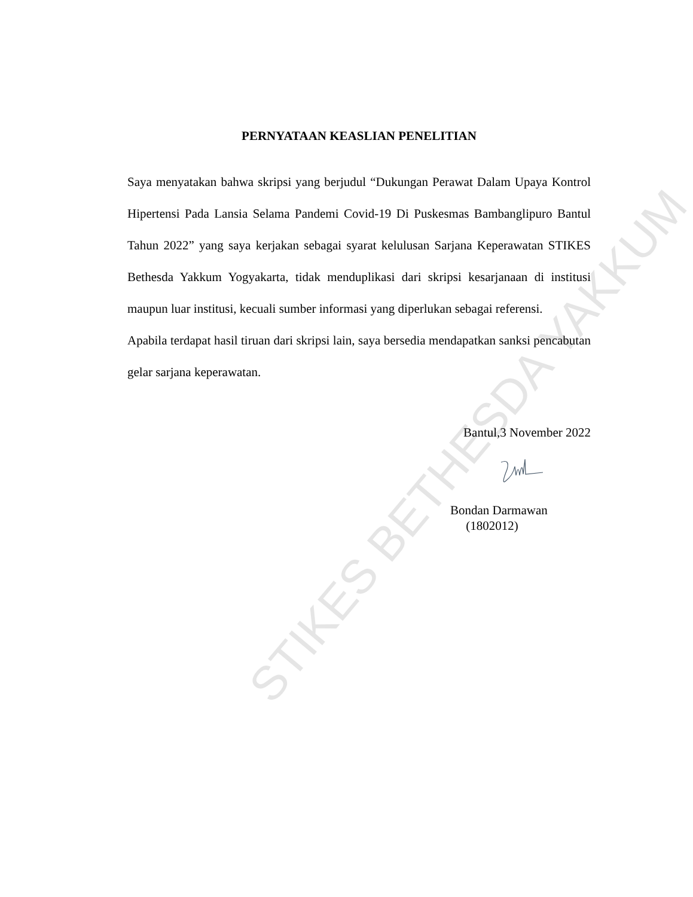STIKES BETHESDA YAKKUM
PERNYATAAN KEASLIAN PENELITIAN
Saya menyatakan bahwa skripsi yang berjudul “Dukungan Perawat Dalam Upaya Kontrol Hipertensi Pada Lansia Selama Pandemi Covid-19 Di Puskesmas Bambanglipuro Bantul Tahun 2022” yang saya kerjakan sebagai syarat kelulusan Sarjana Keperawatan STIKES Bethesda Yakkum Yogyakarta, tidak menduplikasi dari skripsi kesarjanaan di institusi maupun luar institusi, kecuali sumber informasi yang diperlukan sebagai referensi.
Apabila terdapat hasil tiruan dari skripsi lain, saya bersedia mendapatkan sanksi pencabutan gelar sarjana keperawatan.
Bantul,3 November 2022
Bondan Darmawan
(1802012)